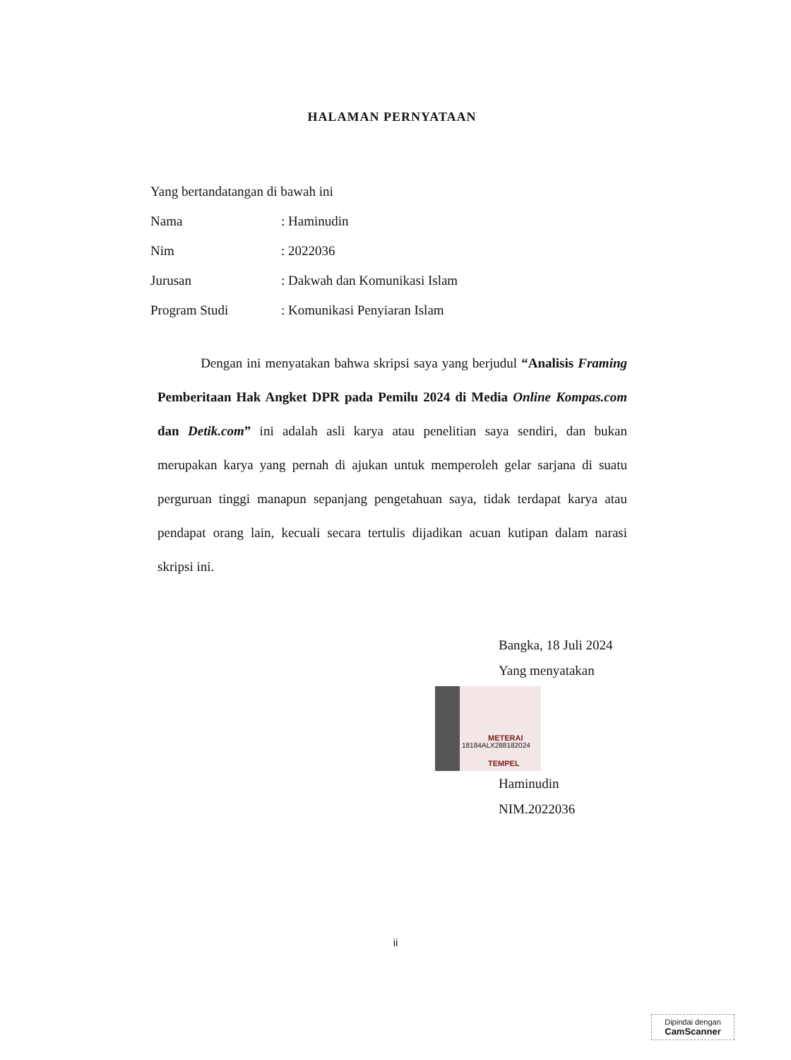HALAMAN PERNYATAAN
Yang bertandatangan di bawah ini
Nama: Haminudin
Nim: 2022036
Jurusan: Dakwah dan Komunikasi Islam
Program Studi: Komunikasi Penyiaran Islam
Dengan ini menyatakan bahwa skripsi saya yang berjudul “Analisis Framing Pemberitaan Hak Angket DPR pada Pemilu 2024 di Media Online Kompas.com dan Detik.com” ini adalah asli karya atau penelitian saya sendiri, dan bukan merupakan karya yang pernah di ajukan untuk memperoleh gelar sarjana di suatu perguruan tinggi manapun sepanjang pengetahuan saya, tidak terdapat karya atau pendapat orang lain, kecuali secara tertulis dijadikan acuan kutipan dalam narasi skripsi ini.
Bangka, 18 Juli 2024
Yang menyatakan
METERAI TEMPEL
18184ALX288182024
Haminudin
NIM.2022036
ii
Dipindai dengan
CamScanner